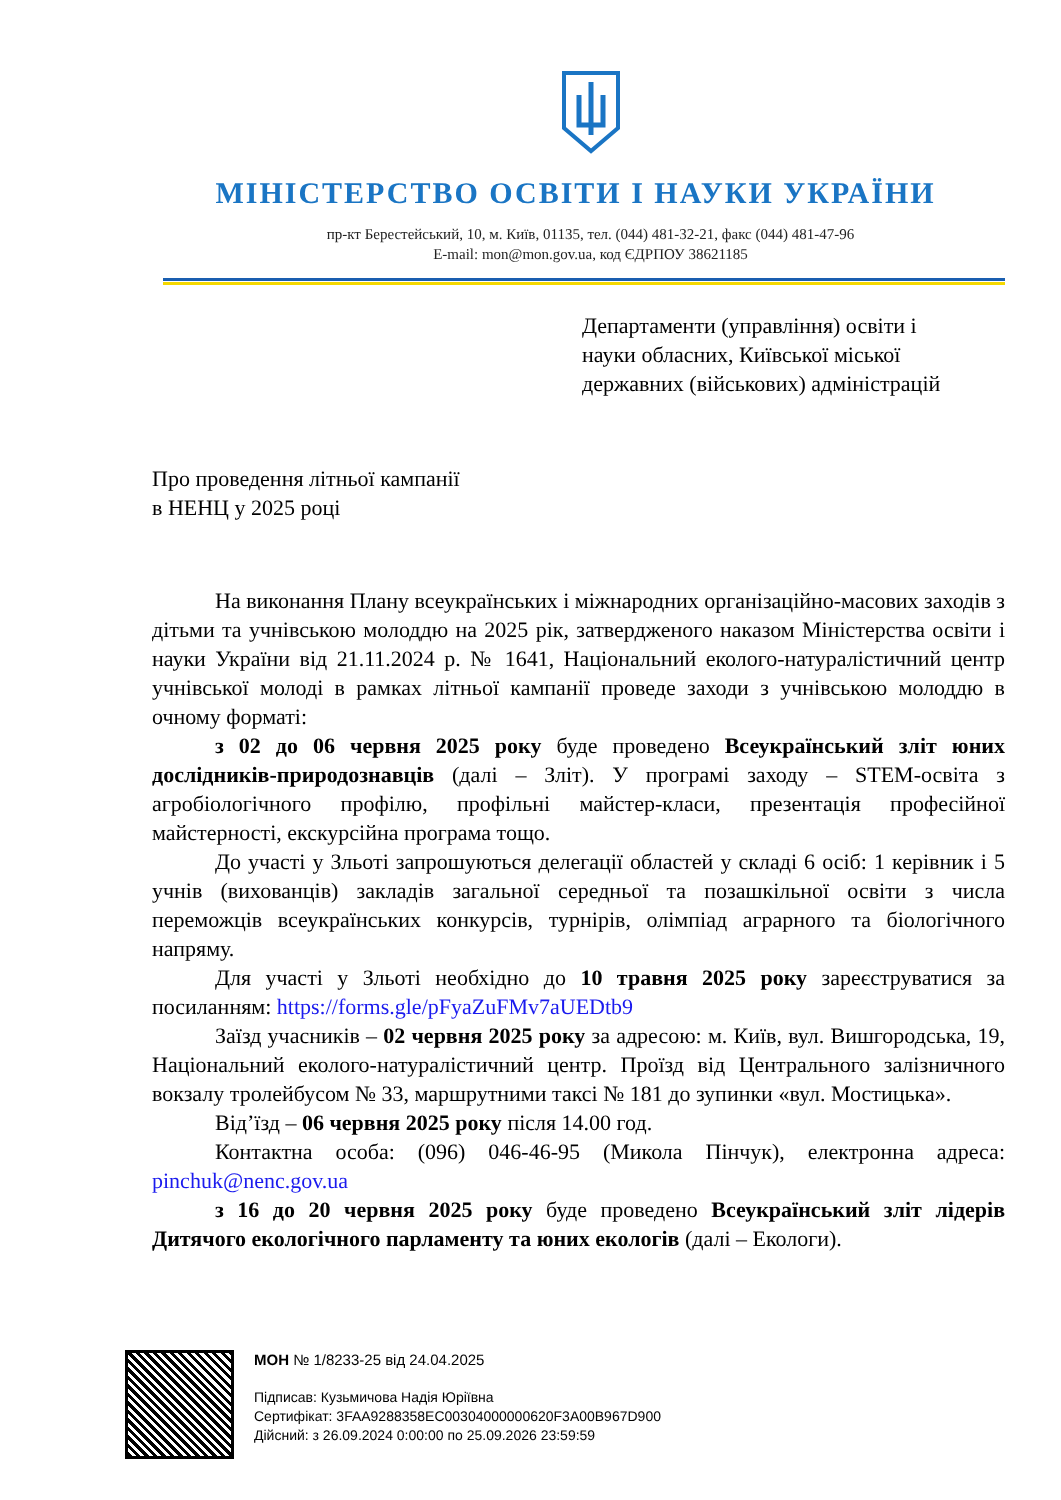МІНІСТЕРСТВО ОСВІТИ І НАУКИ УКРАЇНИ
пр-кт Берестейський, 10, м. Київ, 01135, тел. (044) 481-32-21, факс (044) 481-47-96
E-mail: mon@mon.gov.ua, код ЄДРПОУ 38621185
Департаменти (управління) освіти і
науки обласних, Київської міської
державних (військових) адміністрацій
Про проведення літньої кампанії
в НЕНЦ у 2025 році
На виконання Плану всеукраїнських і міжнародних організаційно-масових заходів з дітьми та учнівською молоддю на 2025 рік, затвердженого наказом Міністерства освіти і науки України від 21.11.2024 р. № 1641, Національний еколого-натуралістичний центр учнівської молоді в рамках літньої кампанії проведе заходи з учнівською молоддю в очному форматі:
з 02 до 06 червня 2025 року буде проведено Всеукраїнський зліт юних дослідників-природознавців (далі – Зліт). У програмі заходу – STEM-освіта з агробіологічного профілю, профільні майстер-класи, презентація професійної майстерності, екскурсійна програма тощо.
До участі у Зльоті запрошуються делегації областей у складі 6 осіб: 1 керівник і 5 учнів (вихованців) закладів загальної середньої та позашкільної освіти з числа переможців всеукраїнських конкурсів, турнірів, олімпіад аграрного та біологічного напряму.
Для участі у Зльоті необхідно до 10 травня 2025 року зареєструватися за посиланням: https://forms.gle/pFyaZuFMv7aUEDtb9
Заїзд учасників – 02 червня 2025 року за адресою: м. Київ, вул. Вишгородська, 19, Національний еколого-натуралістичний центр. Проїзд від Центрального залізничного вокзалу тролейбусом № 33, маршрутними таксі № 181 до зупинки «вул. Мостицька».
Від’їзд – 06 червня 2025 року після 14.00 год.
Контактна особа: (096) 046-46-95 (Микола Пінчук), електронна адреса: pinchuk@nenc.gov.ua
з 16 до 20 червня 2025 року буде проведено Всеукраїнський зліт лідерів Дитячого екологічного парламенту та юних екологів (далі – Екологи).
МОН № 1/8233-25 від 24.04.2025
Підписав: Кузьмичова Надія Юріївна
Сертифікат: 3FAA9288358EC00304000000620F3A00B967D900
Дійсний: з 26.09.2024 0:00:00 по 25.09.2026 23:59:59